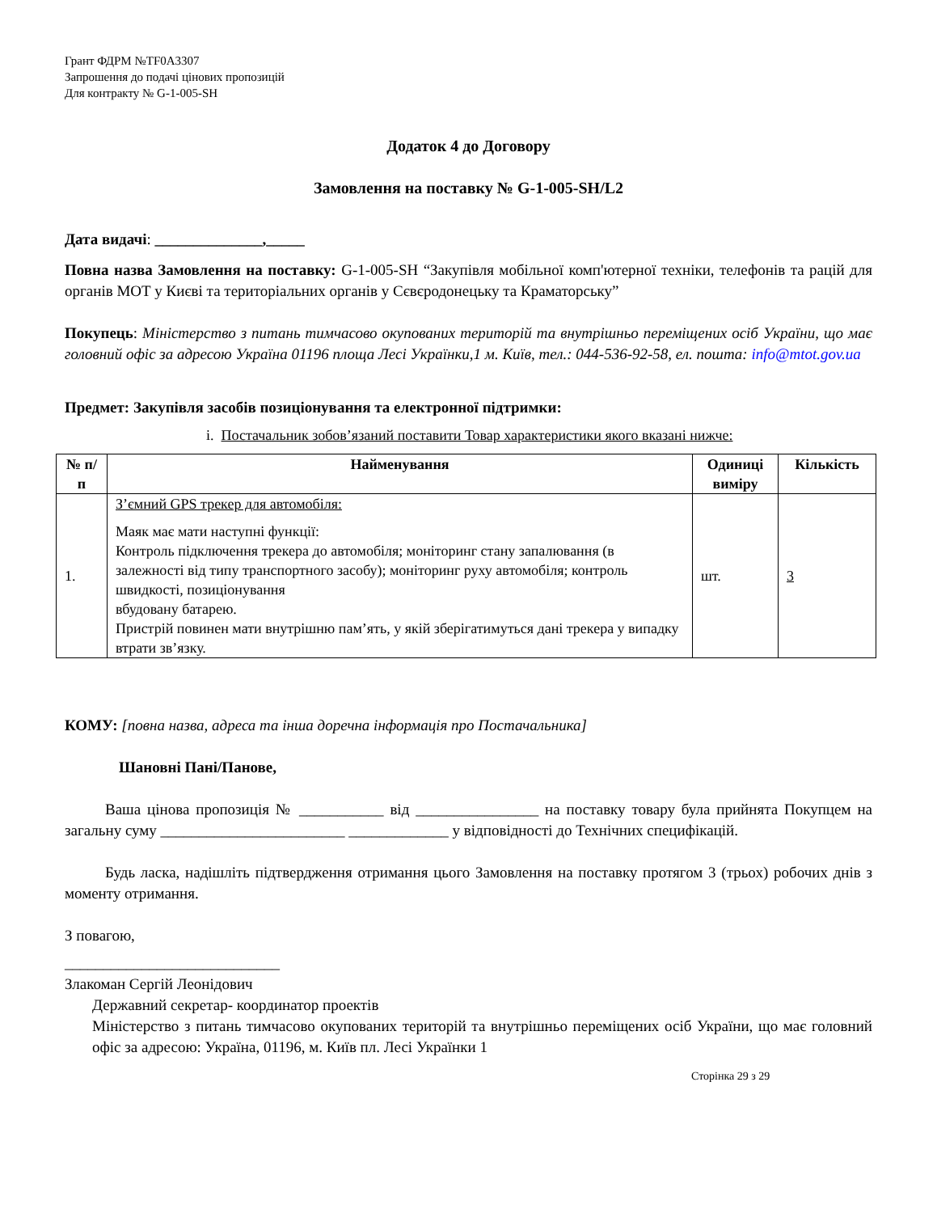Грант ФДРМ №TF0A3307
Запрошення до подачі цінових пропозицій
Для контракту № G-1-005-SH
Додаток 4 до Договору
Замовлення на поставку № G-1-005-SH/L2
Дата видачі: ______________,_____
Повна назва Замовлення на поставку: G-1-005-SH “Закупівля мобільної комп'ютерної техніки, телефонів та рацій для органів МОТ у Києві та територіальних органів у Сєвєродонецьку та Краматорську”
Покупець: Міністерство з питань тимчасово окупованих територій та внутрішньо переміщених осіб України, що має головний офіс за адресою Україна 01196 площа Лесі Українки,1 м. Київ, тел.: 044-536-92-58, ел. пошта: info@mtot.gov.ua
Предмет: Закупівля засобів позиціонування та електронної підтримки:
i. Постачальник зобов’язаний поставити Товар характеристики якого вказані нижче:
| № п/п | Найменування | Одиниці виміру | Кількість |
| --- | --- | --- | --- |
| 1. | З’ємний GPS трекер для автомобіля: Маяк має мати наступні функції: Контроль підключення трекера до автомобіля; моніторинг стану запалювання (в залежності від типу транспортного засобу); моніторинг руху автомобіля; контроль швидкості, позиціонування вбудовану батарею. Пристрій повинен мати внутрішню пам’ять, у якій зберігатимуться дані трекера у випадку втрати зв’язку. | шт. | 3 |
КОМУ: [повна назва, адреса та інша доречна інформація про Постачальника]
Шановні Пані/Панове,
Ваша цінова пропозиція № ___________ від ________________ на поставку товару була прийнята Покупцем на загальну суму ________________________ _____________ у відповідності до Технічних специфікацій.
Будь ласка, надішліть підтвердження отримання цього Замовлення на поставку протягом 3 (трьох) робочих днів з моменту отримання.
З повагою,
____________________________
Злакоман Сергій Леонідович
Державний секретар- координатор проектів
Міністерство з питань тимчасово окупованих територій та внутрішньо переміщених осіб України, що має головний офіс за адресою: Україна, 01196, м. Київ пл. Лесі Українки 1
Сторінка 29 з 29